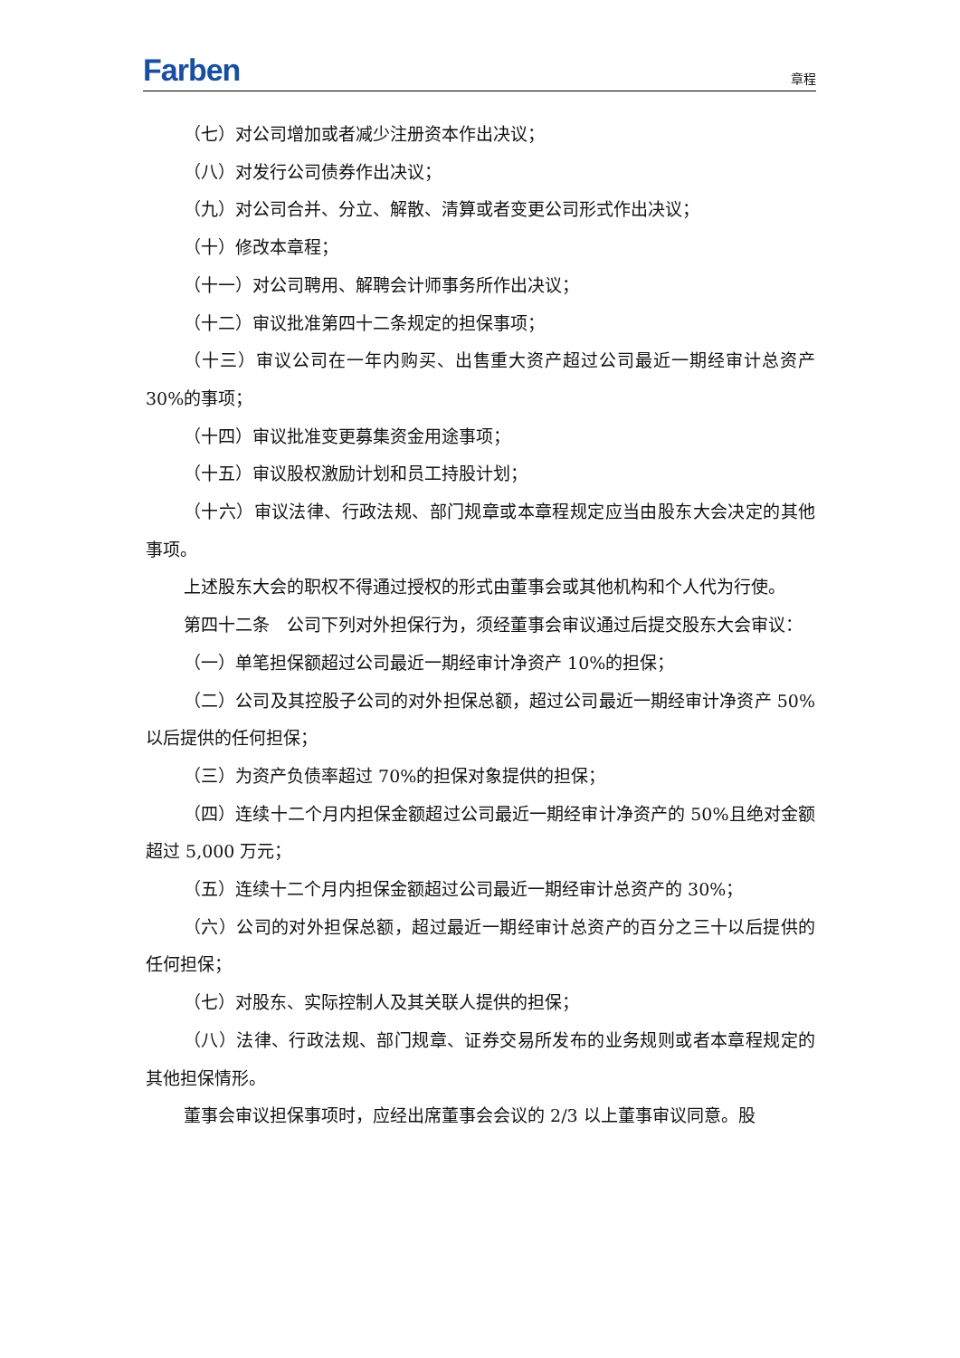Farben 章程
（七）对公司增加或者减少注册资本作出决议；
（八）对发行公司债券作出决议；
（九）对公司合并、分立、解散、清算或者变更公司形式作出决议；
（十）修改本章程；
（十一）对公司聘用、解聘会计师事务所作出决议；
（十二）审议批准第四十二条规定的担保事项；
（十三）审议公司在一年内购买、出售重大资产超过公司最近一期经审计总资产 30%的事项；
（十四）审议批准变更募集资金用途事项；
（十五）审议股权激励计划和员工持股计划；
（十六）审议法律、行政法规、部门规章或本章程规定应当由股东大会决定的其他事项。
上述股东大会的职权不得通过授权的形式由董事会或其他机构和个人代为行使。
第四十二条　公司下列对外担保行为，须经董事会审议通过后提交股东大会审议：
（一）单笔担保额超过公司最近一期经审计净资产 10%的担保；
（二）公司及其控股子公司的对外担保总额，超过公司最近一期经审计净资产 50%以后提供的任何担保；
（三）为资产负债率超过 70%的担保对象提供的担保；
（四）连续十二个月内担保金额超过公司最近一期经审计净资产的 50%且绝对金额超过 5,000 万元；
（五）连续十二个月内担保金额超过公司最近一期经审计总资产的 30%；
（六）公司的对外担保总额，超过最近一期经审计总资产的百分之三十以后提供的任何担保；
（七）对股东、实际控制人及其关联人提供的担保；
（八）法律、行政法规、部门规章、证券交易所发布的业务规则或者本章程规定的其他担保情形。
董事会审议担保事项时，应经出席董事会会议的 2/3 以上董事审议同意。股